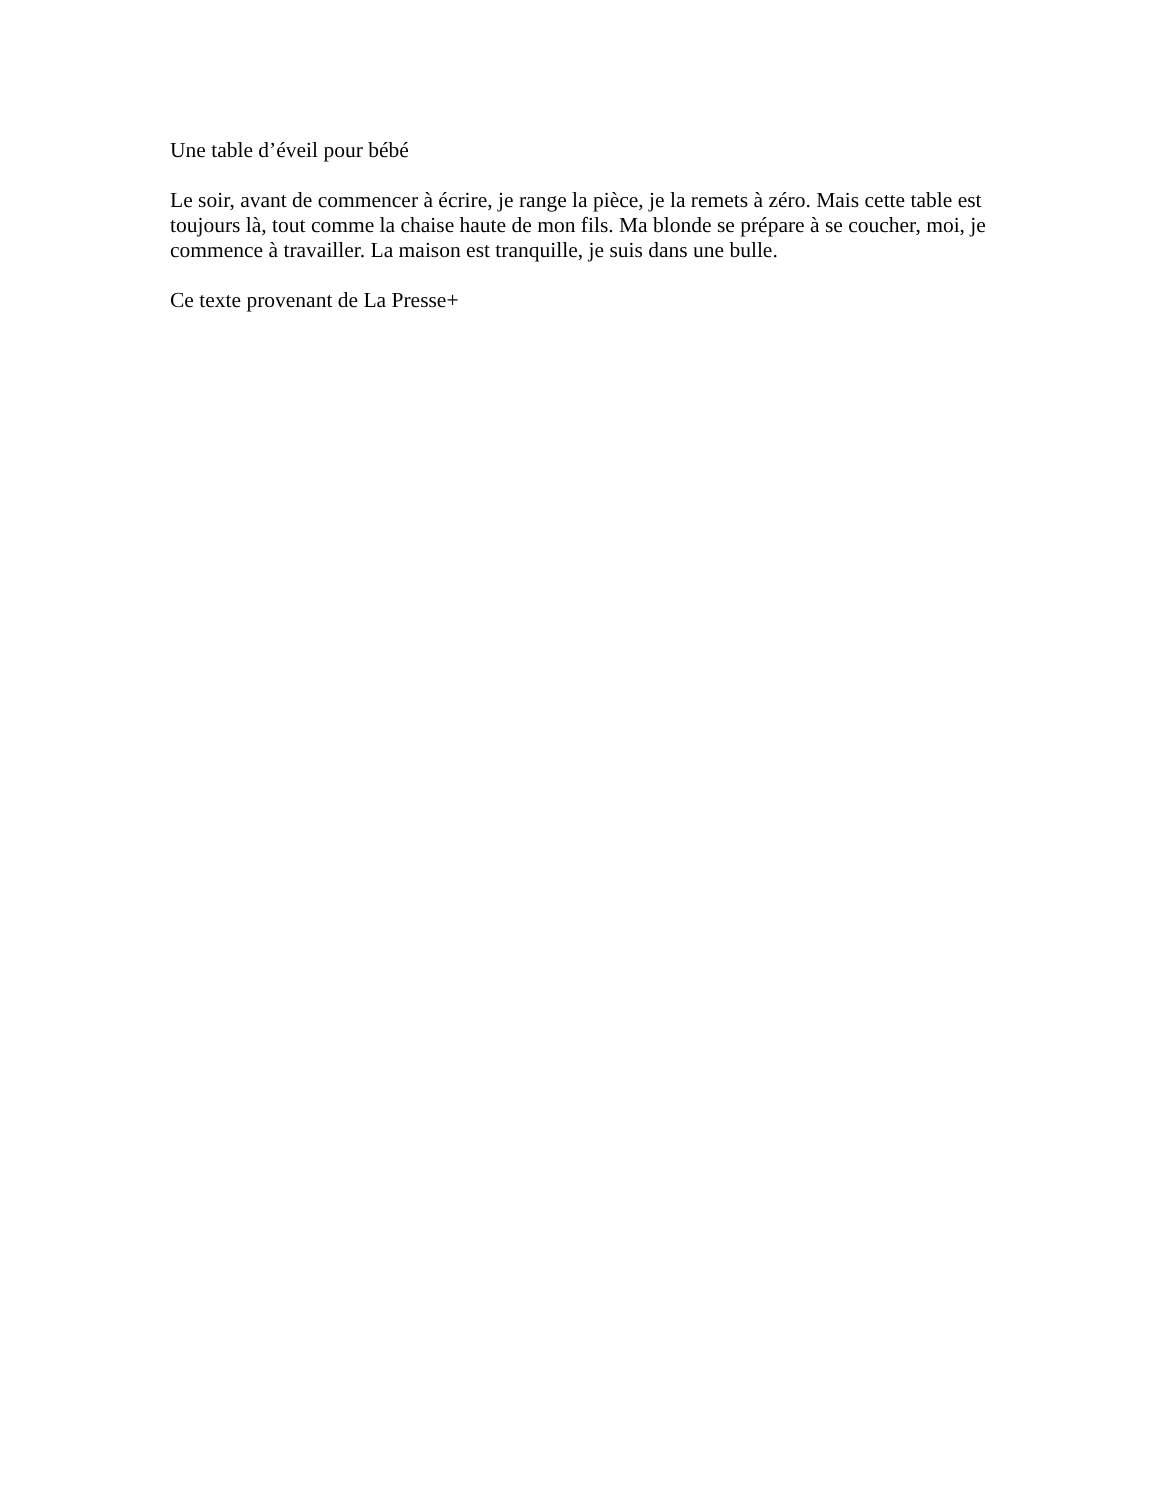Une table d’éveil pour bébé
Le soir, avant de commencer à écrire, je range la pièce, je la remets à zéro. Mais cette table est toujours là, tout comme la chaise haute de mon fils. Ma blonde se prépare à se coucher, moi, je commence à travailler. La maison est tranquille, je suis dans une bulle.
Ce texte provenant de La Presse+